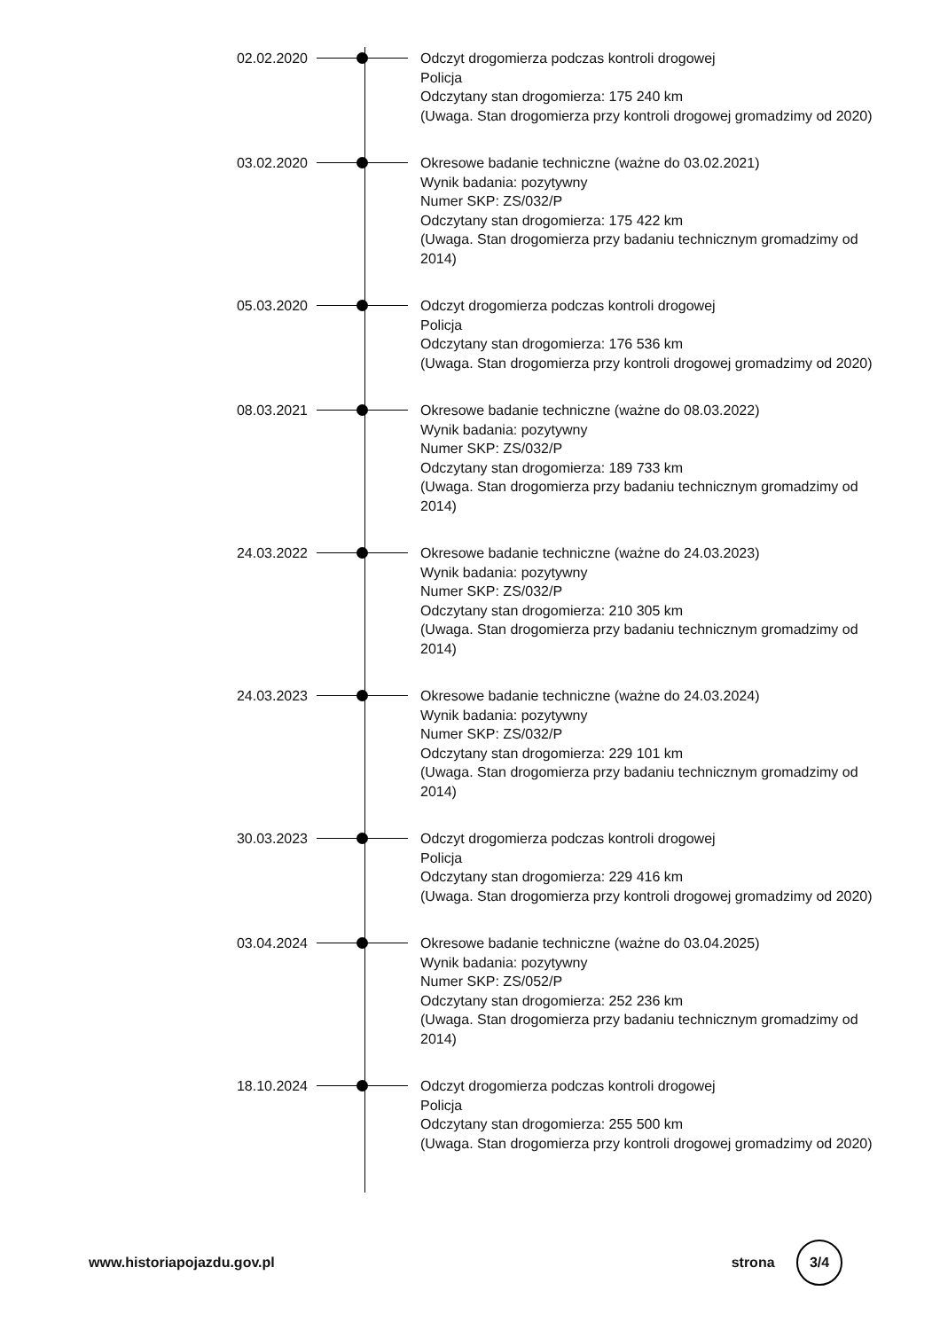02.02.2020 Odczyt drogomierza podczas kontroli drogowej
Policja
Odczytany stan drogomierza: 175 240 km
(Uwaga. Stan drogomierza przy kontroli drogowej gromadzimy od 2020)
03.02.2020 Okresowe badanie techniczne (ważne do 03.02.2021)
Wynik badania: pozytywny
Numer SKP: ZS/032/P
Odczytany stan drogomierza: 175 422 km
(Uwaga. Stan drogomierza przy badaniu technicznym gromadzimy od 2014)
05.03.2020 Odczyt drogomierza podczas kontroli drogowej
Policja
Odczytany stan drogomierza: 176 536 km
(Uwaga. Stan drogomierza przy kontroli drogowej gromadzimy od 2020)
08.03.2021 Okresowe badanie techniczne (ważne do 08.03.2022)
Wynik badania: pozytywny
Numer SKP: ZS/032/P
Odczytany stan drogomierza: 189 733 km
(Uwaga. Stan drogomierza przy badaniu technicznym gromadzimy od 2014)
24.03.2022 Okresowe badanie techniczne (ważne do 24.03.2023)
Wynik badania: pozytywny
Numer SKP: ZS/032/P
Odczytany stan drogomierza: 210 305 km
(Uwaga. Stan drogomierza przy badaniu technicznym gromadzimy od 2014)
24.03.2023 Okresowe badanie techniczne (ważne do 24.03.2024)
Wynik badania: pozytywny
Numer SKP: ZS/032/P
Odczytany stan drogomierza: 229 101 km
(Uwaga. Stan drogomierza przy badaniu technicznym gromadzimy od 2014)
30.03.2023 Odczyt drogomierza podczas kontroli drogowej
Policja
Odczytany stan drogomierza: 229 416 km
(Uwaga. Stan drogomierza przy kontroli drogowej gromadzimy od 2020)
03.04.2024 Okresowe badanie techniczne (ważne do 03.04.2025)
Wynik badania: pozytywny
Numer SKP: ZS/052/P
Odczytany stan drogomierza: 252 236 km
(Uwaga. Stan drogomierza przy badaniu technicznym gromadzimy od 2014)
18.10.2024 Odczyt drogomierza podczas kontroli drogowej
Policja
Odczytany stan drogomierza: 255 500 km
(Uwaga. Stan drogomierza przy kontroli drogowej gromadzimy od 2020)
www.historiapojazdu.gov.pl strona 3/4